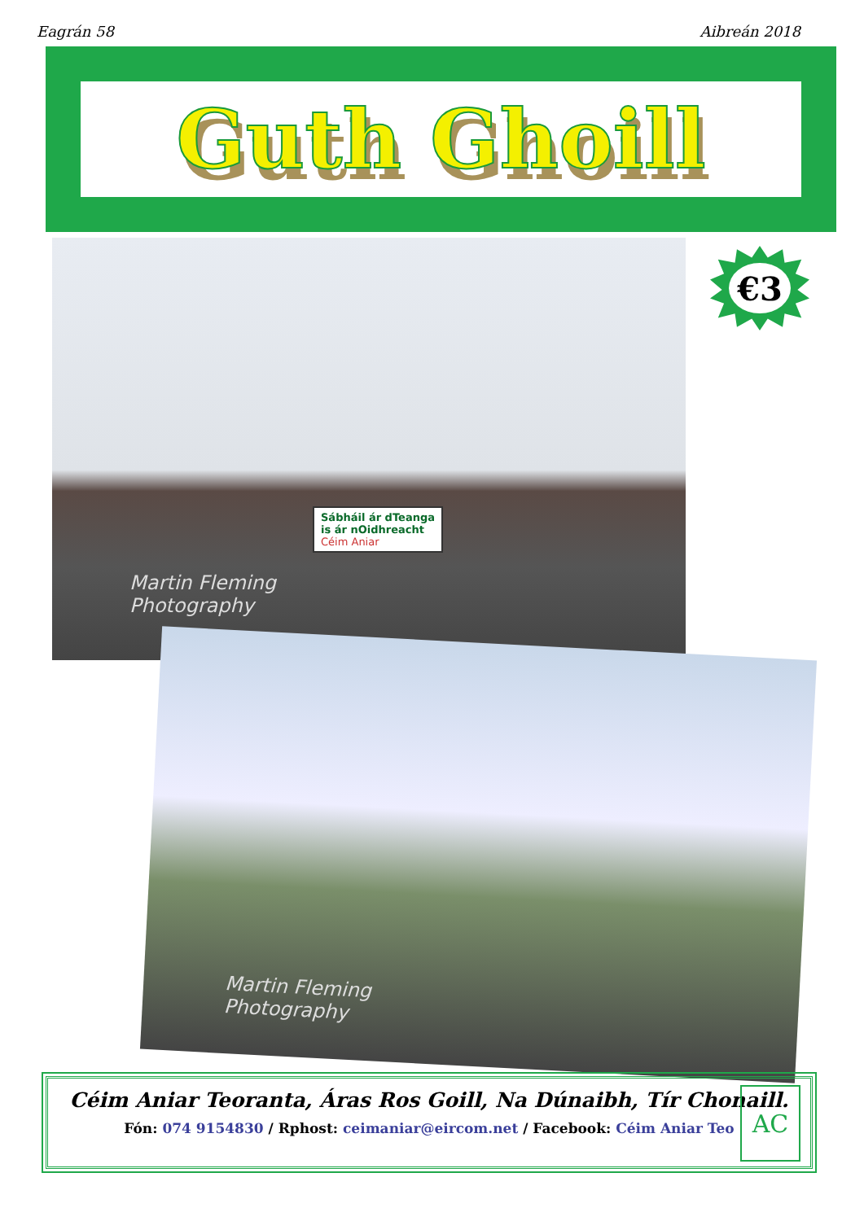Eagrán 58 Aibreán 2018
Guth Ghoill
Sábháil ár dTeanga
is ár nOidhreacht
Céim Aniar
Martin Fleming
Photography
€3
Martin Fleming
Photography
Céim Aniar Teoranta, Áras Ros Goill, Na Dúnaibh, Tír Chonaill.
Fón: 074 9154830 / Rphost: ceimaniar@eircom.net / Facebook: Céim Aniar Teo
AC